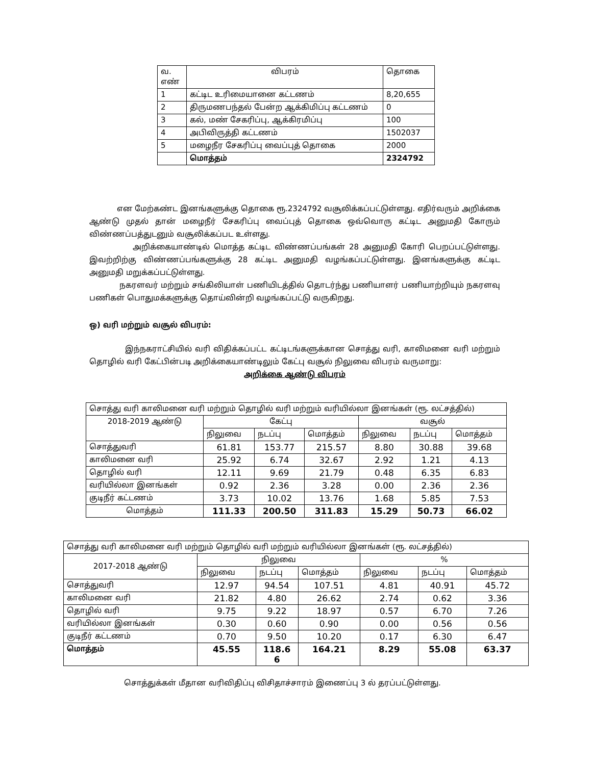| வ. எண் | விபரம் | தொகை |
| 1 | கட்டிட உரிமையானை கட்டணம் | 8,20,655 |
| 2 | திருமணபந்தல் பேன்ற ஆக்கிமிப்பு கட்டணம் | 0 |
| 3 | கல், மண் சேகரிப்பு, ஆக்கிரமிப்பு | 100 |
| 4 | அபிவிருத்தி கட்டணம் | 1502037 |
| 5 | மழைநீர சேகரிப்பு வைப்புத் தொகை | 2000 |
| | மொத்தம் | 2324792 |
என மேற்கண்ட இனங்களுக்கு தொகை ரூ.2324792 வசூலிக்கப்பட்டுள்ளது. எதிர்வரும் அறிக்கை ஆண்டு முதல் தான் மழைநீர் சேகரிப்பு வைப்புத் தொகை ஒவ்வொரு கட்டிட அனுமதி கோரும் விண்ணப்பத்துடனும் வசூலிக்கப்பட உள்ளது.
அறிக்கையாண்டில் மொத்த கட்டிட விண்ணப்பங்கள் 28 அனுமதி கோரி பெறப்பட்டுள்ளது. இவற்றிற்கு விண்ணப்பங்களுக்கு 28 கட்டிட அனுமதி வழங்கப்பட்டுள்ளது. இனங்களுக்கு கட்டிட அனுமதி மறுக்கப்பட்டுள்ளது.
நகரளவர் மற்றும் சங்கிலியாள் பணியிடத்தில் தொடர்ந்து பணியாளர் பணியாற்றியும் நகரளவு பணிகள் பொதுமக்களுக்கு தொய்வின்றி வழங்கப்பட்டு வருகிறது.
ஒ) வரி மற்றும் வசூல் விபரம்:
இந்நகராட்சியில் வரி விதிக்கப்பட்ட கட்டிடங்களுக்கான சொத்து வரி, காலிமனை வரி மற்றும் தொழில் வரி கேட்பின்படி அறிக்கையாண்டிலும் கேட்பு வசூல் நிலுவை விபரம் வருமாறு:
அறிக்கை ஆண்டு விபரம்
| சொத்து வரி காலிமனை வரி மற்றும் தொழில் வரி மற்றும் வரியில்லா இனங்கள் (ரூ. லட்சத்தில்) | | | | | | |
| 2018-2019 ஆண்டு | கேட்பு | | | வசூல் | | |
| | நிலுவை | நடப்பு | மொத்தம் | நிலுவை | நடப்பு | மொத்தம் |
| சொத்துவரி | 61.81 | 153.77 | 215.57 | 8.80 | 30.88 | 39.68 |
| காலிமனை வரி | 25.92 | 6.74 | 32.67 | 2.92 | 1.21 | 4.13 |
| தொழில் வரி | 12.11 | 9.69 | 21.79 | 0.48 | 6.35 | 6.83 |
| வரியில்லா இனங்கள் | 0.92 | 2.36 | 3.28 | 0.00 | 2.36 | 2.36 |
| குடிநீர் கட்டணம் | 3.73 | 10.02 | 13.76 | 1.68 | 5.85 | 7.53 |
| மொத்தம் | 111.33 | 200.50 | 311.83 | 15.29 | 50.73 | 66.02 |
| சொத்து வரி காலிமனை வரி மற்றும் தொழில் வரி மற்றும் வரியில்லா இனங்கள் (ரூ. லட்சத்தில்) | | | | | | |
| 2017-2018 ஆண்டு | நிலுவை | | | % | | |
| | நிலுவை | நடப்பு | மொத்தம் | நிலுவை | நடப்பு | மொத்தம் |
| சொத்துவரி | 12.97 | 94.54 | 107.51 | 4.81 | 40.91 | 45.72 |
| காலிமனை வரி | 21.82 | 4.80 | 26.62 | 2.74 | 0.62 | 3.36 |
| தொழில் வரி | 9.75 | 9.22 | 18.97 | 0.57 | 6.70 | 7.26 |
| வரியில்லா இனங்கள் | 0.30 | 0.60 | 0.90 | 0.00 | 0.56 | 0.56 |
| குடிநீர் கட்டணம் | 0.70 | 9.50 | 10.20 | 0.17 | 6.30 | 6.47 |
| மொத்தம் | 45.55 | 118.6 6 | 164.21 | 8.29 | 55.08 | 63.37 |
சொத்துக்கள் மீதான வரிவிதிப்பு விசிதாச்சாரம் இணைப்பு 3 ல் தரப்பட்டுள்ளது.